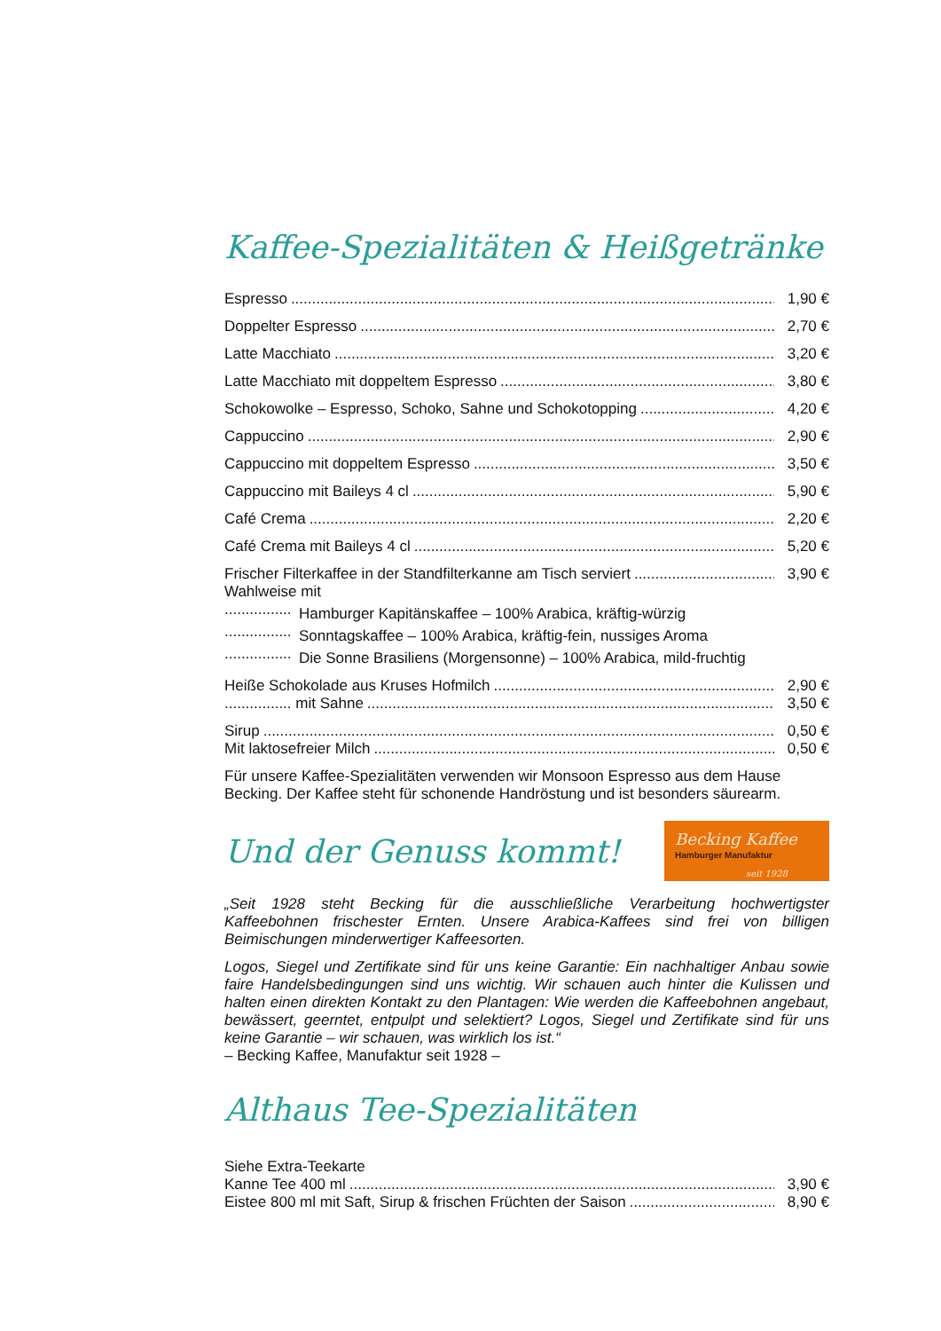Kaffee-Spezialitäten & Heißgetränke
Espresso 1,90 €
Doppelter Espresso 2,70 €
Latte Macchiato 3,20 €
Latte Macchiato mit doppeltem Espresso 3,80 €
Schokowolke – Espresso, Schoko, Sahne und Schokotopping 4,20 €
Cappuccino 2,90 €
Cappuccino mit doppeltem Espresso 3,50 €
Cappuccino mit Baileys 4 cl 5,90 €
Café Crema 2,20 €
Café Crema mit Baileys 4 cl 5,20 €
Frischer Filterkaffee in der Standfilterkanne am Tisch serviert 3,90 €
Wahlweise mit
................ Hamburger Kapitänskaffee – 100% Arabica, kräftig-würzig
................ Sonntagskaffee – 100% Arabica, kräftig-fein, nussiges Aroma
................ Die Sonne Brasiliens (Morgensonne) – 100% Arabica, mild-fruchtig
Heiße Schokolade aus Kruses Hofmilch 2,90 €
................ mit Sahne 3,50 €
Sirup 0,50 €
Mit laktosefreier Milch 0,50 €
Für unsere Kaffee-Spezialitäten verwenden wir Monsoon Espresso aus dem Hause Becking. Der Kaffee steht für schonende Handröstung und ist besonders säurearm.
Und der Genuss kommt!
Becking Kaffee
Hamburger Manufaktur
seit 1928
„Seit 1928 steht Becking für die ausschließliche Verarbeitung hochwertigster Kaffeebohnen frischester Ernten. Unsere Arabica-Kaffees sind frei von billigen Beimischungen minderwertiger Kaffeesorten.
Logos, Siegel und Zertifikate sind für uns keine Garantie: Ein nachhaltiger Anbau sowie faire Handelsbedingungen sind uns wichtig. Wir schauen auch hinter die Kulissen und halten einen direkten Kontakt zu den Plantagen: Wie werden die Kaffeebohnen angebaut, bewässert, geerntet, entpulpt und selektiert? Logos, Siegel und Zertifikate sind für uns keine Garantie – wir schauen, was wirklich los ist.“
– Becking Kaffee, Manufaktur seit 1928 –
Althaus Tee-Spezialitäten
Siehe Extra-Teekarte
Kanne Tee 400 ml 3,90 €
Eistee 800 ml mit Saft, Sirup & frischen Früchten der Saison 8,90 €